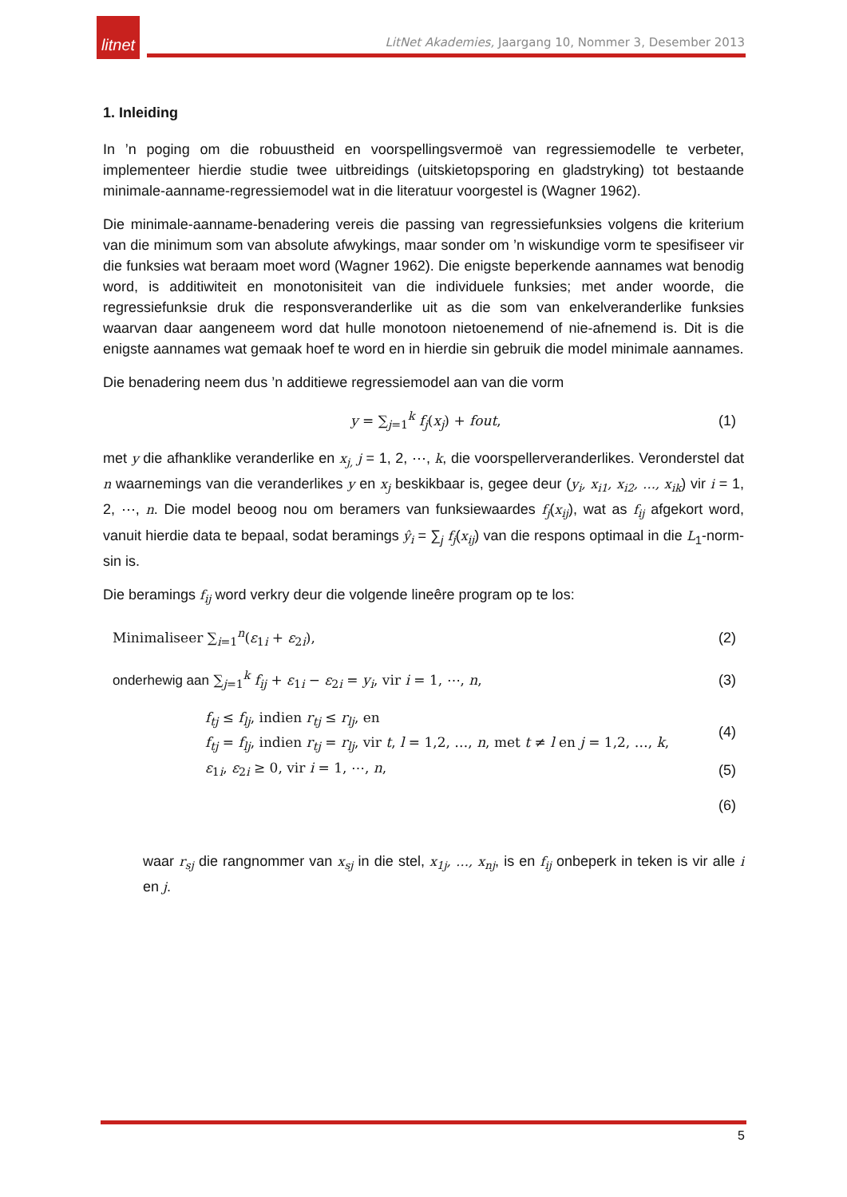litnet
LitNet Akademies, Jaargang 10, Nommer 3, Desember 2013
1. Inleiding
In ’n poging om die robuustheid en voorspellingsvermoë van regressiemodelle te verbeter, implementeer hierdie studie twee uitbreidings (uitskietopsporing en gladstryking) tot bestaande minimale-aanname-regressiemodel wat in die literatuur voorgestel is (Wagner 1962).
Die minimale-aanname-benadering vereis die passing van regressiefunksies volgens die kriterium van die minimum som van absolute afwykings, maar sonder om ’n wiskundige vorm te spesifiseer vir die funksies wat beraam moet word (Wagner 1962). Die enigste beperkende aannames wat benodig word, is additiwiteit en monotonisiteit van die individuele funksies; met ander woorde, die regressiefunksie druk die responsveranderlike uit as die som van enkelveranderlike funksies waarvan daar aangeneem word dat hulle monotoon nietoenemend of nie-afnemend is. Dit is die enigste aannames wat gemaak hoef te word en in hierdie sin gebruik die model minimale aannames.
Die benadering neem dus ’n additiewe regressiemodel aan van die vorm
y = ∑<sub>j=1</sub><sup>k</sup> f<sub>j</sub>(x<sub>j</sub>) + fout, (1)
met y die afhanklike veranderlike en x<sub>j,</sub> j = 1, 2, ⋯, k, die voorspellerveranderlikes. Veronderstel dat n waarnemings van die veranderlikes y en x<sub>j</sub> beskikbaar is, gegee deur (y<sub>i</sub>, x<sub>i1</sub>, x<sub>i2</sub>, …, x<sub>ik</sub>) vir i = 1, 2, ⋯, n. Die model beoog nou om beramers van funksiewaardes f<sub>j</sub>(x<sub>ij</sub>), wat as f<sub>ij</sub> afgekort word, vanuit hierdie data te bepaal, sodat beramings ŷ<sub>i</sub> = ∑<sub>j</sub> f<sub>j</sub>(x<sub>ij</sub>) van die respons optimaal in die L<sub>1</sub>-norm-sin is.
Die beramings f<sub>ij</sub> word verkry deur die volgende lineêre program op te los:
Minimaliseer ∑<sub>i=1</sub><sup>n</sup>(ε<sub>1i</sub> + ε<sub>2i</sub>), (2)
onderhewig aan ∑<sub>j=1</sub><sup>k</sup> f<sub>ij</sub> + ε<sub>1i</sub> − ε<sub>2i</sub> = y<sub>i</sub>, vir i = 1, ⋯, n, (3)
f<sub>tj</sub> ≤ f<sub>lj</sub>, indien r<sub>tj</sub> ≤ r<sub>lj</sub>, en
f<sub>tj</sub> = f<sub>lj</sub>, indien r<sub>tj</sub> = r<sub>lj</sub>, vir t, l = 1,2, …, n, met t ≠ l en j = 1,2, …, k, (4)
ε<sub>1i</sub>, ε<sub>2i</sub> ≥ 0, vir i = 1, ⋯, n, (5)
(6)
waar r<sub>sj</sub> die rangnommer van x<sub>sj</sub> in die stel, x<sub>1j</sub>, …, x<sub>nj</sub>, is en f<sub>ij</sub> onbeperk in teken is vir alle i en j.
5